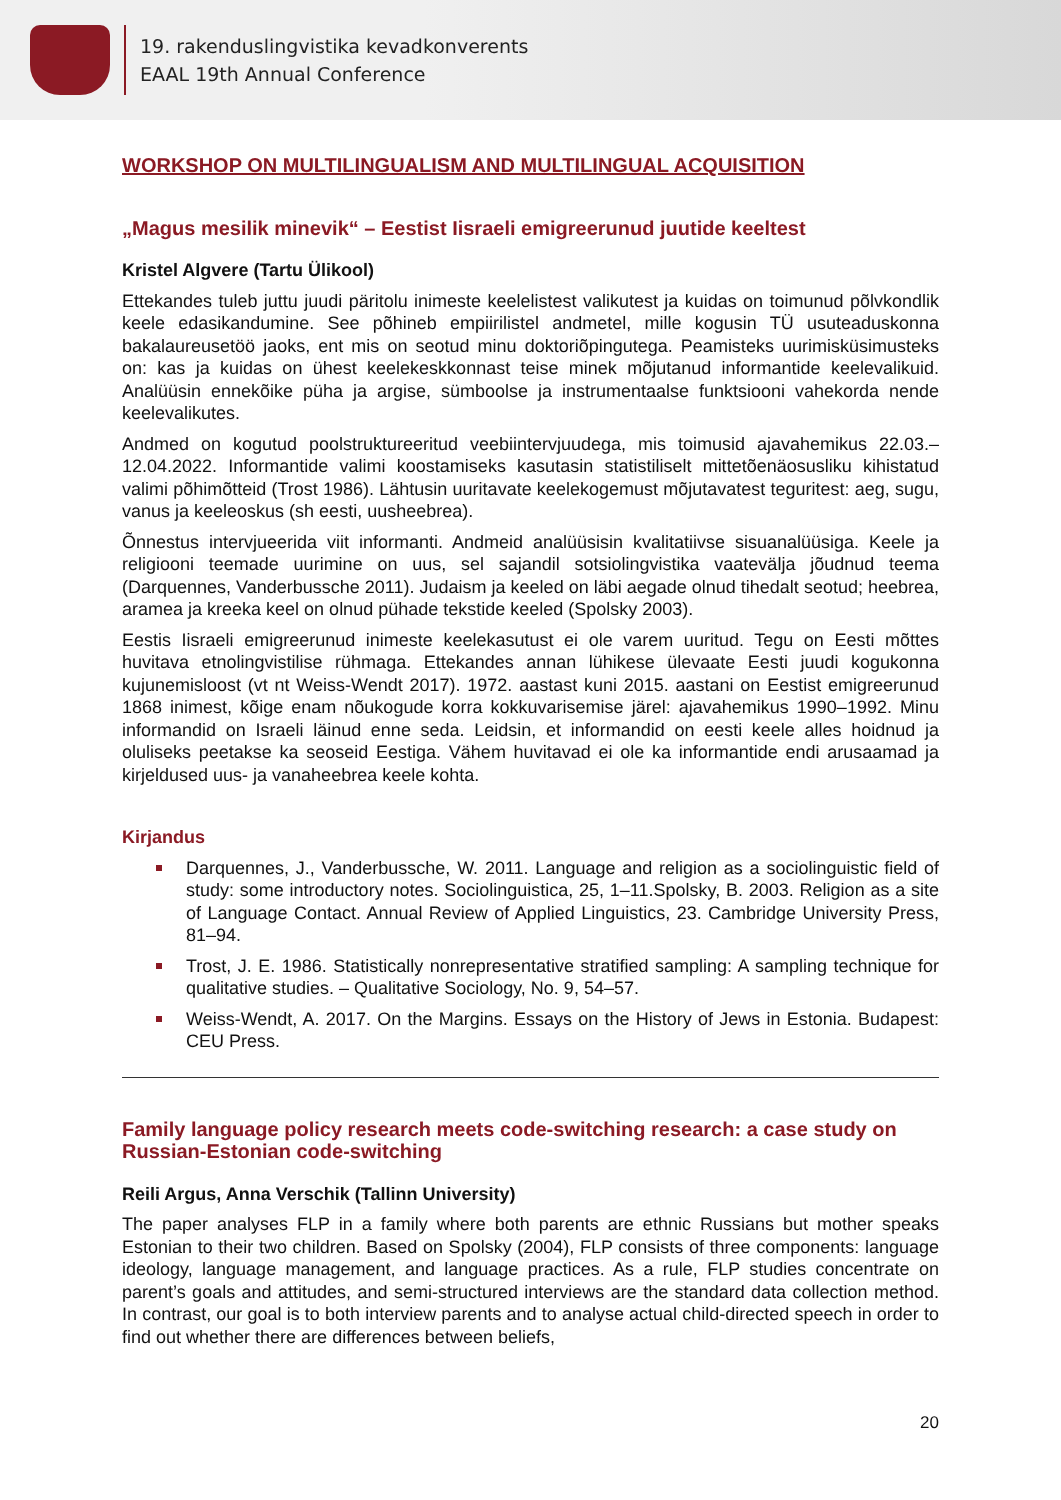19. rakenduslingvistika kevadkonverents
EAAL 19th Annual Conference
WORKSHOP ON MULTILINGUALISM AND MULTILINGUAL ACQUISITION
„Magus mesilik minevik“ – Eestist Iisraeli emigreerunud juutide keeltest
Kristel Algvere (Tartu Ülikool)
Ettekandes tuleb juttu juudi päritolu inimeste keelelistest valikutest ja kuidas on toimunud põlvkondlik keele edasikandumine. See põhineb empiirilistel andmetel, mille kogusin TÜ usuteaduskonna bakalaureusetöö jaoks, ent mis on seotud minu doktoriõpingutega. Peamisteks uurimisküsimusteks on: kas ja kuidas on ühest keelekeskkonnast teise minek mõjutanud informantide keelevalikuid. Analüüsin ennekõike püha ja argise, sümboolse ja instrumentaalse funktsiooni vahekorda nende keelevalikutes.
Andmed on kogutud poolstruktureeritud veebiintervjuudega, mis toimusid ajavahemikus 22.03.–12.04.2022. Informantide valimi koostamiseks kasutasin statistiliselt mittetõenäosusliku kihistatud valimi põhimõtteid (Trost 1986). Lähtusin uuritavate keelekogemust mõjutavatest teguritest: aeg, sugu, vanus ja keeleoskus (sh eesti, uusheebrea).
Õnnestus intervjueerida viit informanti. Andmeid analüüsisin kvalitatiivse sisuanalüüsiga. Keele ja religiooni teemade uurimine on uus, sel sajandil sotsiolingvistika vaatevälja jõudnud teema (Darquennes, Vanderbussche 2011). Judaism ja keeled on läbi aegade olnud tihedalt seotud; heebrea, aramea ja kreeka keel on olnud pühade tekstide keeled (Spolsky 2003).
Eestis Iisraeli emigreerunud inimeste keelekasutust ei ole varem uuritud. Tegu on Eesti mõttes huvitava etnolingvistilise rühmaga. Ettekandes annan lühikese ülevaate Eesti juudi kogukonna kujunemisloost (vt nt Weiss-Wendt 2017). 1972. aastast kuni 2015. aastani on Eestist emigreerunud 1868 inimest, kõige enam nõukogude korra kokkuvarisemise järel: ajavahemikus 1990–1992. Minu informandid on Israeli läinud enne seda. Leidsin, et informandid on eesti keele alles hoidnud ja oluliseks peetakse ka seoseid Eestiga. Vähem huvitavad ei ole ka informantide endi arusaamad ja kirjeldused uus- ja vanaheebrea keele kohta.
Kirjandus
Darquennes, J., Vanderbussche, W. 2011. Language and religion as a sociolinguistic field of study: some introductory notes. Sociolinguistica, 25, 1–11.Spolsky, B. 2003. Religion as a site of Language Contact. Annual Review of Applied Linguistics, 23. Cambridge University Press, 81–94.
Trost, J. E. 1986. Statistically nonrepresentative stratified sampling: A sampling technique for qualitative studies. – Qualitative Sociology, No. 9, 54–57.
Weiss-Wendt, A. 2017. On the Margins. Essays on the History of Jews in Estonia. Budapest: CEU Press.
Family language policy research meets code-switching research: a case study on Russian-Estonian code-switching
Reili Argus, Anna Verschik (Tallinn University)
The paper analyses FLP in a family where both parents are ethnic Russians but mother speaks Estonian to their two children. Based on Spolsky (2004), FLP consists of three components: language ideology, language management, and language practices. As a rule, FLP studies concentrate on parent’s goals and attitudes, and semi-structured interviews are the standard data collection method. In contrast, our goal is to both interview parents and to analyse actual child-directed speech in order to find out whether there are differences between beliefs,
20